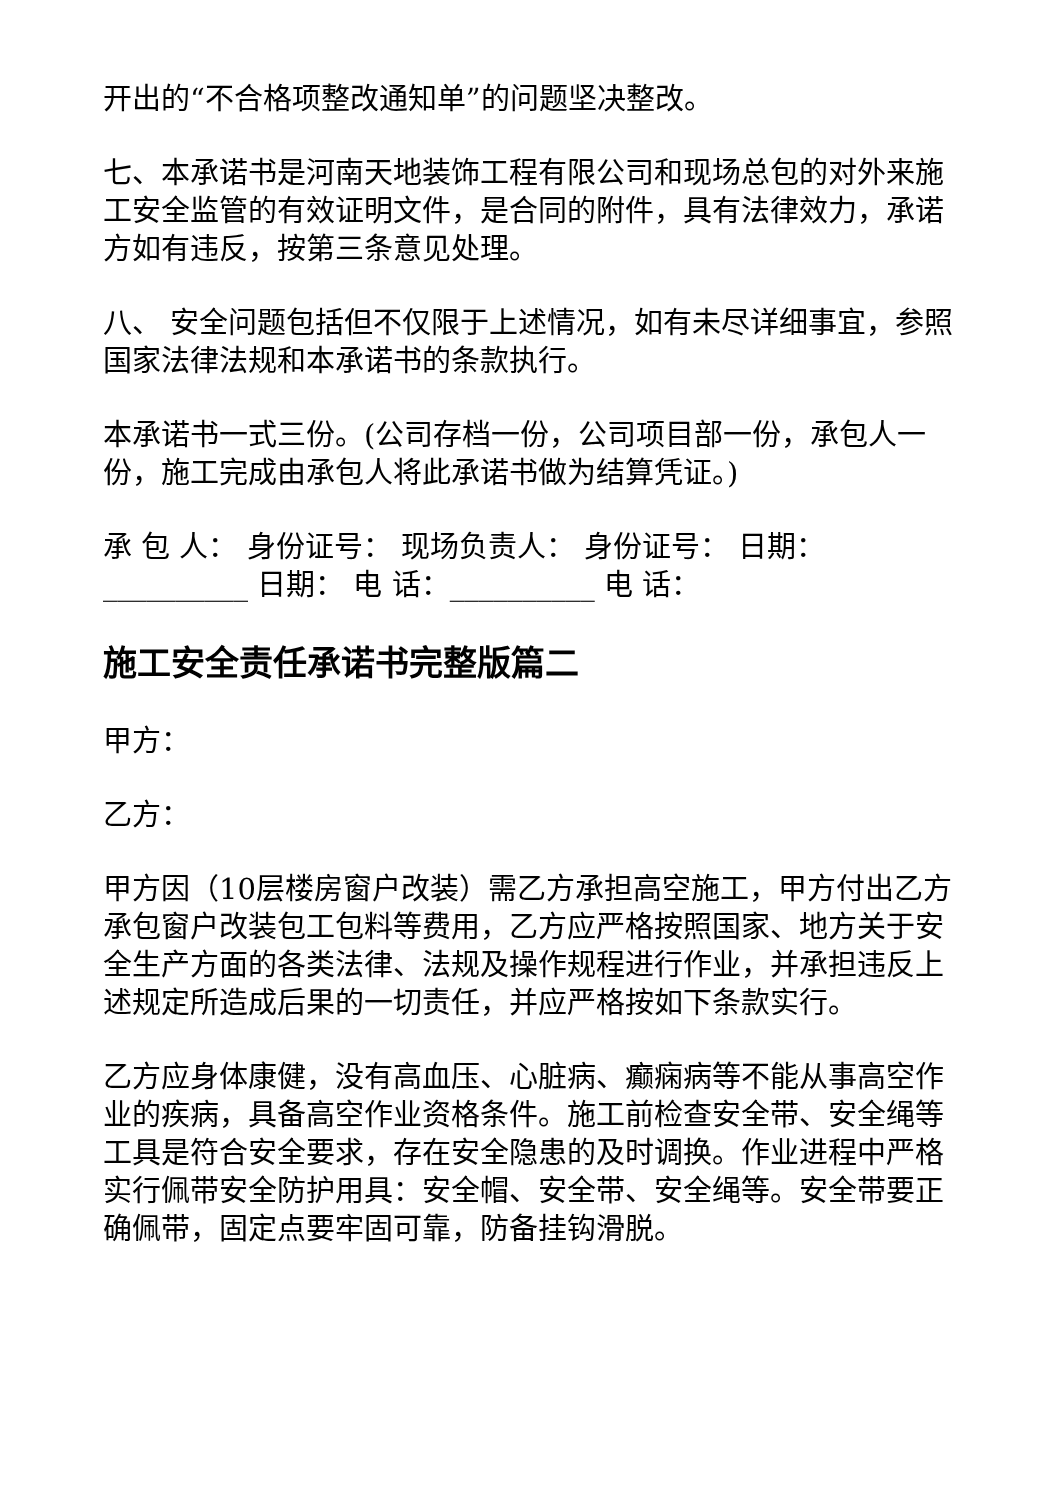开出的“不合格项整改通知单”的问题坚决整改。
七、本承诺书是河南天地装饰工程有限公司和现场总包的对外来施工安全监管的有效证明文件，是合同的附件，具有法律效力，承诺方如有违反，按第三条意见处理。
八、 安全问题包括但不仅限于上述情况，如有未尽详细事宜，参照国家法律法规和本承诺书的条款执行。
本承诺书一式三份。(公司存档一份，公司项目部一份，承包人一份，施工完成由承包人将此承诺书做为结算凭证。)
承 包 人： 身份证号： 现场负责人： 身份证号： 日期：__________ 日期： 电 话：__________ 电 话：
施工安全责任承诺书完整版篇二
甲方：
乙方：
甲方因（10层楼房窗户改装）需乙方承担高空施工，甲方付出乙方承包窗户改装包工包料等费用，乙方应严格按照国家、地方关于安全生产方面的各类法律、法规及操作规程进行作业，并承担违反上述规定所造成后果的一切责任，并应严格按如下条款实行。
乙方应身体康健，没有高血压、心脏病、癫痫病等不能从事高空作业的疾病，具备高空作业资格条件。施工前检查安全带、安全绳等工具是符合安全要求，存在安全隐患的及时调换。作业进程中严格实行佩带安全防护用具：安全帽、安全带、安全绳等。安全带要正确佩带，固定点要牢固可靠，防备挂钩滑脱。